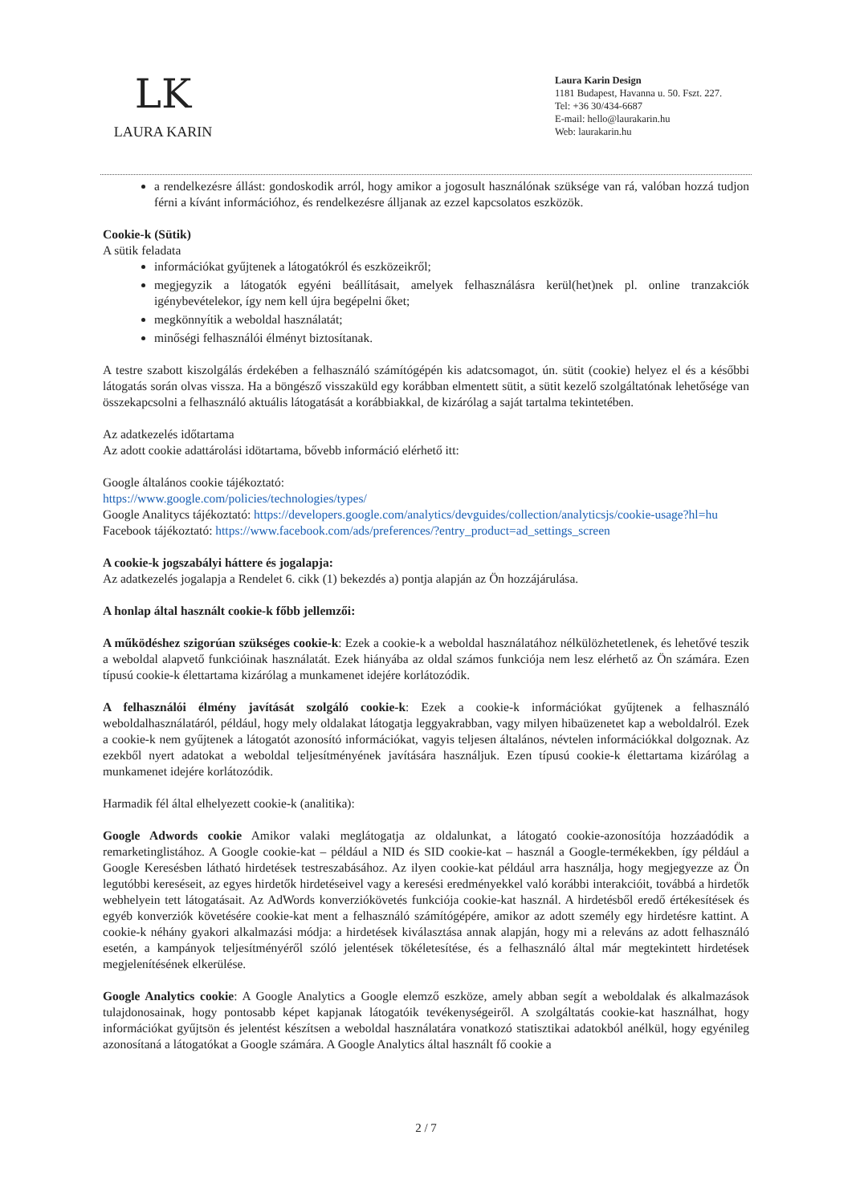LK
LAURA KARIN
Laura Karin Design
1181 Budapest, Havanna u. 50. Fszt. 227.
Tel: +36 30/434-6687
E-mail: hello@laurakarin.hu
Web: laurakarin.hu
a rendelkezésre állást: gondoskodik arról, hogy amikor a jogosult használónak szüksége van rá, valóban hozzá tudjon férni a kívánt információhoz, és rendelkezésre álljanak az ezzel kapcsolatos eszközök.
Cookie-k (Sütik)
A sütik feladata
információkat gyűjtenek a látogatókról és eszközeikről;
megjegyzik a látogatók egyéni beállításait, amelyek felhasználásra kerül(het)nek pl. online tranzakciók igénybevételekor, így nem kell újra begépelni őket;
megkönnyítik a weboldal használatát;
minőségi felhasználói élményt biztosítanak.
A testre szabott kiszolgálás érdekében a felhasználó számítógépén kis adatcsomagot, ún. sütit (cookie) helyez el és a későbbi látogatás során olvas vissza. Ha a böngésző visszaküld egy korábban elmentett sütit, a sütit kezelő szolgáltatónak lehetősége van összekapcsolni a felhasználó aktuális látogatását a korábbiakkal, de kizárólag a saját tartalma tekintetében.
Az adatkezelés időtartama
Az adott cookie adattárolási idötartama, bővebb információ elérhető itt:
Google általános cookie tájékoztató:
https://www.google.com/policies/technologies/types/
Google Analitycs tájékoztató: https://developers.google.com/analytics/devguides/collection/analyticsjs/cookie-usage?hl=hu
Facebook tájékoztató: https://www.facebook.com/ads/preferences/?entry_product=ad_settings_screen
A cookie-k jogszabályi háttere és jogalapja:
Az adatkezelés jogalapja a Rendelet 6. cikk (1) bekezdés a) pontja alapján az Ön hozzájárulása.
A honlap által használt cookie-k főbb jellemzői:
A működéshez szigorúan szükséges cookie-k: Ezek a cookie-k a weboldal használatához nélkülözhetetlenek, és lehetővé teszik a weboldal alapvető funkcióinak használatát. Ezek hiányába az oldal számos funkciója nem lesz elérhető az Ön számára. Ezen típusú cookie-k élettartama kizárólag a munkamenet idejére korlátozódik.
A felhasználói élmény javítását szolgáló cookie-k: Ezek a cookie-k információkat gyűjtenek a felhasználó weboldalhasználatáról, például, hogy mely oldalakat látogatja leggyakrabban, vagy milyen hibaüzenetet kap a weboldalról. Ezek a cookie-k nem gyűjtenek a látogatót azonosító információkat, vagyis teljesen általános, névtelen információkkal dolgoznak. Az ezekből nyert adatokat a weboldal teljesítményének javítására használjuk. Ezen típusú cookie-k élettartama kizárólag a munkamenet idejére korlátozódik.
Harmadik fél által elhelyezett cookie-k (analitika):
Google Adwords cookie Amikor valaki meglátogatja az oldalunkat, a látogató cookie-azonosítója hozzáadódik a remarketinglistához. A Google cookie-kat – például a NID és SID cookie-kat – használ a Google-termékekben, így például a Google Keresésben látható hirdetések testreszabásához. Az ilyen cookie-kat például arra használja, hogy megjegyezze az Ön legutóbbi kereséseit, az egyes hirdetők hirdetéseivel vagy a keresési eredményekkel való korábbi interakcióit, továbbá a hirdetők webhelyein tett látogatásait. Az AdWords konverziókövetés funkciója cookie-kat használ. A hirdetésből eredő értékesítések és egyéb konverziók követésére cookie-kat ment a felhasználó számítógépére, amikor az adott személy egy hirdetésre kattint. A cookie-k néhány gyakori alkalmazási módja: a hirdetések kiválasztása annak alapján, hogy mi a releváns az adott felhasználó esetén, a kampányok teljesítményéről szóló jelentések tökéletesítése, és a felhasználó által már megtekintett hirdetések megjelenítésének elkerülése.
Google Analytics cookie: A Google Analytics a Google elemző eszköze, amely abban segít a weboldalak és alkalmazások tulajdonosainak, hogy pontosabb képet kapjanak látogatóik tevékenységeiről. A szolgáltatás cookie-kat használhat, hogy információkat gyűjtsön és jelentést készítsen a weboldal használatára vonatkozó statisztikai adatokból anélkül, hogy egyénileg azonosítaná a látogatókat a Google számára. A Google Analytics által használt fő cookie a
2 / 7